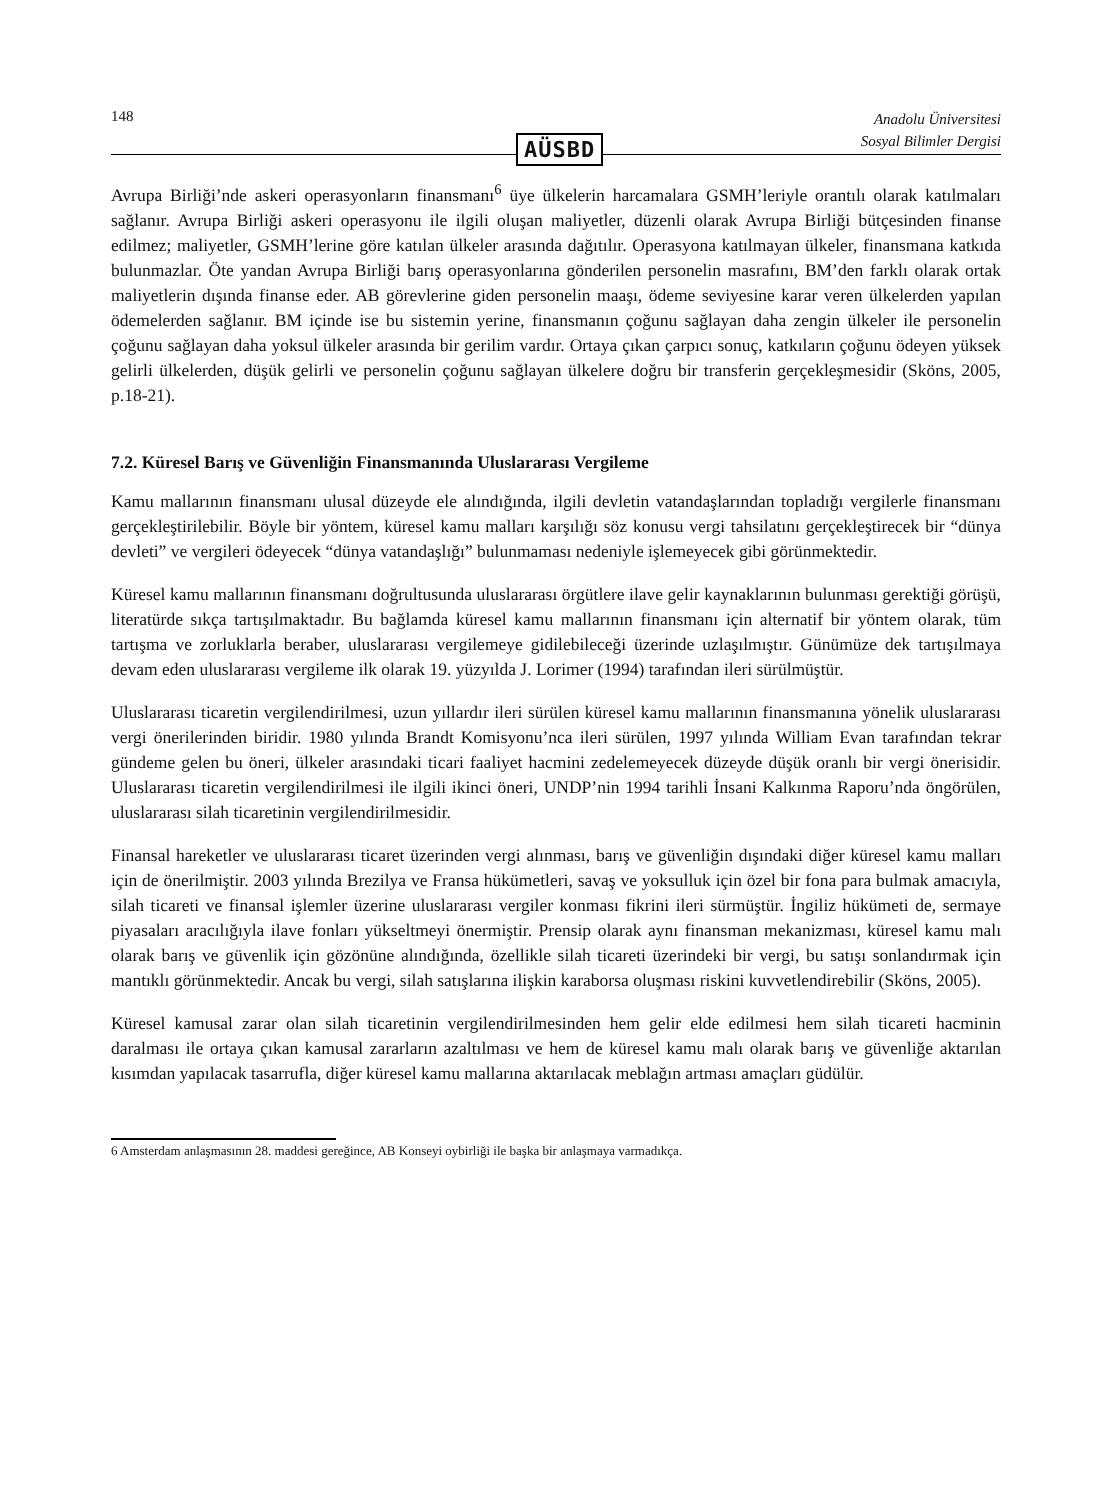148 Anadolu Üniversitesi
Sosyal Bilimler Dergisi
AÜSBD
Avrupa Birliği’nde askeri operasyonların finansmanı<sup>6</sup> üye ülkelerin harcamalara GSMH’leriyle orantılı olarak katılmaları sağlanır. Avrupa Birliği askeri operasyonu ile ilgili oluşan maliyetler, düzenli olarak Avrupa Birliği bütçesinden finanse edilmez; maliyetler, GSMH’lerine göre katılan ülkeler arasında dağıtılır. Operasyona katılmayan ülkeler, finansmana katkıda bulunmazlar. Öte yandan Avrupa Birliği barış operasyonlarına gönderilen personelin masrafını, BM’den farklı olarak ortak maliyetlerin dışında finanse eder. AB görevlerine giden personelin maaşı, ödeme seviyesine karar veren ülkelerden yapılan ödemelerden sağlanır. BM içinde ise bu sistemin yerine, finansmanın çoğunu sağlayan daha zengin ülkeler ile personelin çoğunu sağlayan daha yoksul ülkeler arasında bir gerilim vardır. Ortaya çıkan çarpıcı sonuç, katkıların çoğunu ödeyen yüksek gelirli ülkelerden, düşük gelirli ve personelin çoğunu sağlayan ülkelere doğru bir transferin gerçekleşmesidir (Sköns, 2005, p.18-21).
7.2. Küresel Barış ve Güvenliğin Finansmanında Uluslararası Vergileme
Kamu mallarının finansmanı ulusal düzeyde ele alındığında, ilgili devletin vatandaşlarından topladığı vergilerle finansmanı gerçekleştirilebilir. Böyle bir yöntem, küresel kamu malları karşılığı söz konusu vergi tahsilatını gerçekleştirecek bir “dünya devleti” ve vergileri ödeyecek “dünya vatandaşlığı” bulunmaması nedeniyle işlemeyecek gibi görünmektedir.
Küresel kamu mallarının finansmanı doğrultusunda uluslararası örgütlere ilave gelir kaynaklarının bulunması gerektiği görüşü, literatürde sıkça tartışılmaktadır. Bu bağlamda küresel kamu mallarının finansmanı için alternatif bir yöntem olarak, tüm tartışma ve zorluklarla beraber, uluslararası vergilemeye gidilebileceği üzerinde uzlaşılmıştır. Günümüze dek tartışılmaya devam eden uluslararası vergileme ilk olarak 19. yüzyılda J. Lorimer (1994) tarafından ileri sürülmüştür.
Uluslararası ticaretin vergilendirilmesi, uzun yıllardır ileri sürülen küresel kamu mallarının finansmanına yönelik uluslararası vergi önerilerinden biridir. 1980 yılında Brandt Komisyonu’nca ileri sürülen, 1997 yılında William Evan tarafından tekrar gündeme gelen bu öneri, ülkeler arasındaki ticari faaliyet hacmini zedelemeyecek düzeyde düşük oranlı bir vergi önerisidir. Uluslararası ticaretin vergilendirilmesi ile ilgili ikinci öneri, UNDP’nin 1994 tarihli İnsani Kalkınma Raporu’nda öngörülen, uluslararası silah ticaretinin vergilendirilmesidir.
Finansal hareketler ve uluslararası ticaret üzerinden vergi alınması, barış ve güvenliğin dışındaki diğer küresel kamu malları için de önerilmiştir. 2003 yılında Brezilya ve Fransa hükümetleri, savaş ve yoksulluk için özel bir fona para bulmak amacıyla, silah ticareti ve finansal işlemler üzerine uluslararası vergiler konması fikrini ileri sürmüştür. İngiliz hükümeti de, sermaye piyasaları aracılığıyla ilave fonları yükseltmeyi önermiştir. Prensip olarak aynı finansman mekanizması, küresel kamu malı olarak barış ve güvenlik için gözönüne alındığında, özellikle silah ticareti üzerindeki bir vergi, bu satışı sonlandırmak için mantıklı görünmektedir. Ancak bu vergi, silah satışlarına ilişkin karaborsa oluşması riskini kuvvetlendirebilir (Sköns, 2005).
Küresel kamusal zarar olan silah ticaretinin vergilendirilmesinden hem gelir elde edilmesi hem silah ticareti hacminin daralması ile ortaya çıkan kamusal zararların azaltılması ve hem de küresel kamu malı olarak barış ve güvenliğe aktarılan kısımdan yapılacak tasarrufla, diğer küresel kamu mallarına aktarılacak meblağın artması amaçları güdülür.
6 Amsterdam anlaşmasının 28. maddesi gereğince, AB Konseyi oybirliği ile başka bir anlaşmaya varmadıkça.